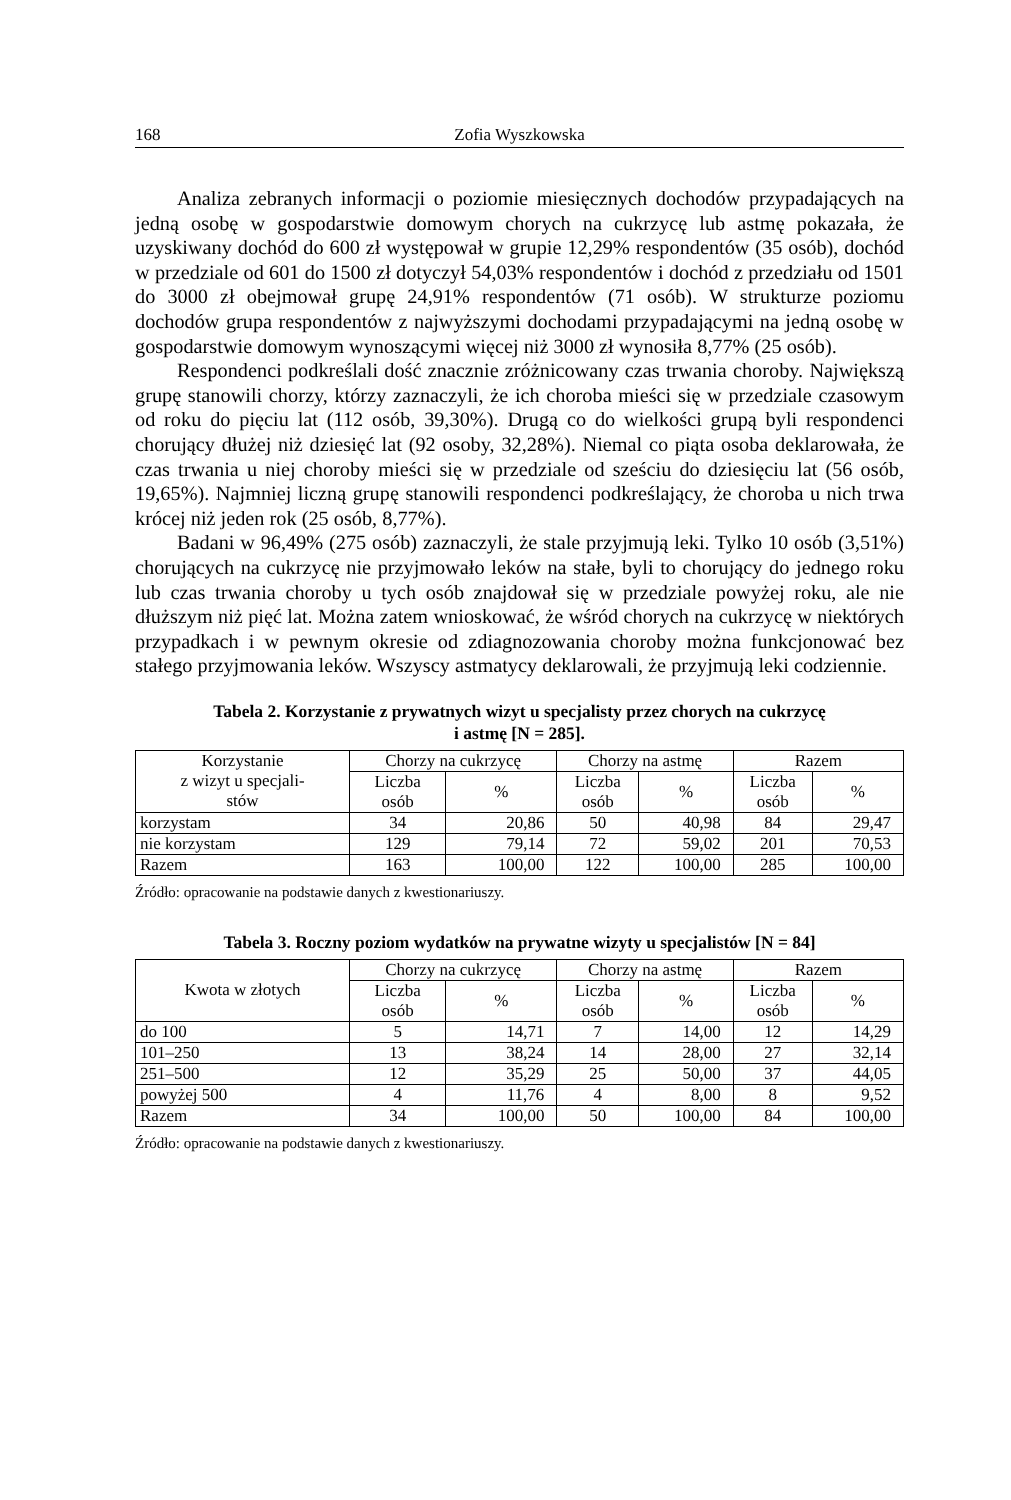168 Zofia Wyszkowska
Analiza zebranych informacji o poziomie miesięcznych dochodów przypadających na jedną osobę w gospodarstwie domowym chorych na cukrzycę lub astmę pokazała, że uzyskiwany dochód do 600 zł występował w grupie 12,29% respondentów (35 osób), dochód w przedziale od 601 do 1500 zł dotyczył 54,03% respondentów i dochód z przedziału od 1501 do 3000 zł obejmował grupę 24,91% respondentów (71 osób). W strukturze poziomu dochodów grupa respondentów z najwyższymi dochodami przypadającymi na jedną osobę w gospodarstwie domowym wynoszącymi więcej niż 3000 zł wynosiła 8,77% (25 osób).
Respondenci podkreślali dość znacznie zróżnicowany czas trwania choroby. Największą grupę stanowili chorzy, którzy zaznaczyli, że ich choroba mieści się w przedziale czasowym od roku do pięciu lat (112 osób, 39,30%). Drugą co do wielkości grupą byli respondenci chorujący dłużej niż dziesięć lat (92 osoby, 32,28%). Niemal co piąta osoba deklarowała, że czas trwania u niej choroby mieści się w przedziale od sześciu do dziesięciu lat (56 osób, 19,65%). Najmniej liczną grupę stanowili respondenci podkreślający, że choroba u nich trwa krócej niż jeden rok (25 osób, 8,77%).
Badani w 96,49% (275 osób) zaznaczyli, że stale przyjmują leki. Tylko 10 osób (3,51%) chorujących na cukrzycę nie przyjmowało leków na stałe, byli to chorujący do jednego roku lub czas trwania choroby u tych osób znajdował się w przedziale powyżej roku, ale nie dłuższym niż pięć lat. Można zatem wnioskować, że wśród chorych na cukrzycę w niektórych przypadkach i w pewnym okresie od zdiagnozowania choroby można funkcjonować bez stałego przyjmowania leków. Wszyscy astmatycy deklarowali, że przyjmują leki codziennie.
Tabela 2. Korzystanie z prywatnych wizyt u specjalisty przez chorych na cukrzycę
i astmę [N = 285].
| Korzystanie z wizyt u specjali- stów | Chorzy na cukrzycę | | Chorzy na astmę | | Razem | |
| --- | --- | --- | --- | --- | --- | --- |
| | Liczba osób | % | Liczba osób | % | Liczba osób | % |
| korzystam | 34 | 20,86 | 50 | 40,98 | 84 | 29,47 |
| nie korzystam | 129 | 79,14 | 72 | 59,02 | 201 | 70,53 |
| Razem | 163 | 100,00 | 122 | 100,00 | 285 | 100,00 |
Źródło: opracowanie na podstawie danych z kwestionariuszy.
Tabela 3. Roczny poziom wydatków na prywatne wizyty u specjalistów [N = 84]
| Kwota w złotych | Chorzy na cukrzycę | | Chorzy na astmę | | Razem | |
| --- | --- | --- | --- | --- | --- | --- |
| | Liczba osób | % | Liczba osób | % | Liczba osób | % |
| do 100 | 5 | 14,71 | 7 | 14,00 | 12 | 14,29 |
| 101–250 | 13 | 38,24 | 14 | 28,00 | 27 | 32,14 |
| 251–500 | 12 | 35,29 | 25 | 50,00 | 37 | 44,05 |
| powyżej 500 | 4 | 11,76 | 4 | 8,00 | 8 | 9,52 |
| Razem | 34 | 100,00 | 50 | 100,00 | 84 | 100,00 |
Źródło: opracowanie na podstawie danych z kwestionariuszy.